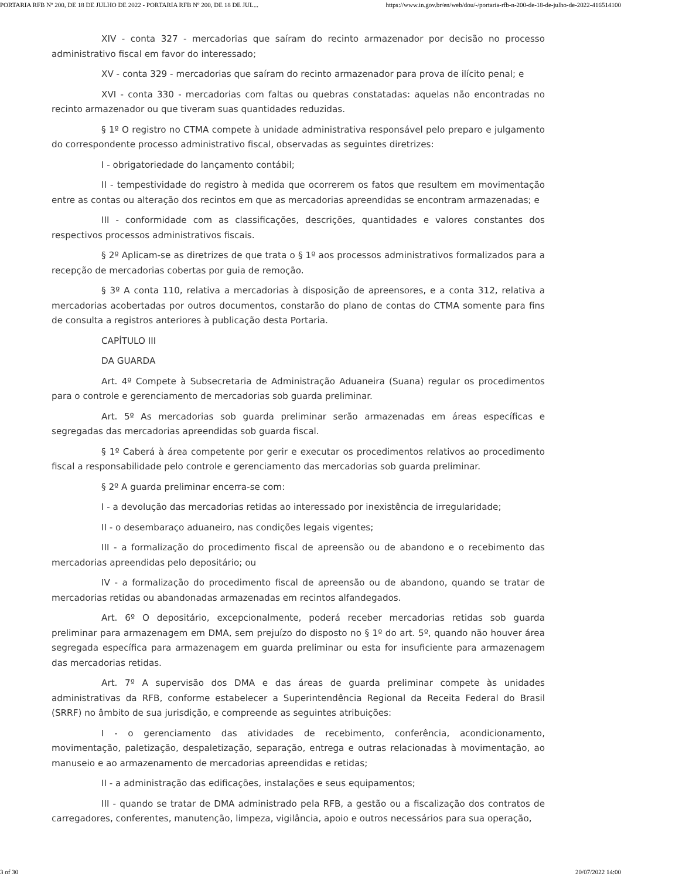PORTARIA RFB Nº 200, DE 18 DE JULHO DE 2022 - PORTARIA RFB Nº 200, DE 18 DE JUL... https://www.in.gov.br/en/web/dou/-/portaria-rfb-n-200-de-18-de-julho-de-2022-416514100
XIV - conta 327 - mercadorias que saíram do recinto armazenador por decisão no processo administrativo fiscal em favor do interessado;
XV - conta 329 - mercadorias que saíram do recinto armazenador para prova de ilícito penal; e
XVI - conta 330 - mercadorias com faltas ou quebras constatadas: aquelas não encontradas no recinto armazenador ou que tiveram suas quantidades reduzidas.
§ 1º O registro no CTMA compete à unidade administrativa responsável pelo preparo e julgamento do correspondente processo administrativo fiscal, observadas as seguintes diretrizes:
I - obrigatoriedade do lançamento contábil;
II - tempestividade do registro à medida que ocorrerem os fatos que resultem em movimentação entre as contas ou alteração dos recintos em que as mercadorias apreendidas se encontram armazenadas; e
III - conformidade com as classificações, descrições, quantidades e valores constantes dos respectivos processos administrativos fiscais.
§ 2º Aplicam-se as diretrizes de que trata o § 1º aos processos administrativos formalizados para a recepção de mercadorias cobertas por guia de remoção.
§ 3º A conta 110, relativa a mercadorias à disposição de apreensores, e a conta 312, relativa a mercadorias acobertadas por outros documentos, constarão do plano de contas do CTMA somente para fins de consulta a registros anteriores à publicação desta Portaria.
CAPÍTULO III
DA GUARDA
Art. 4º Compete à Subsecretaria de Administração Aduaneira (Suana) regular os procedimentos para o controle e gerenciamento de mercadorias sob guarda preliminar.
Art. 5º As mercadorias sob guarda preliminar serão armazenadas em áreas específicas e segregadas das mercadorias apreendidas sob guarda fiscal.
§ 1º Caberá à área competente por gerir e executar os procedimentos relativos ao procedimento fiscal a responsabilidade pelo controle e gerenciamento das mercadorias sob guarda preliminar.
§ 2º A guarda preliminar encerra-se com:
I - a devolução das mercadorias retidas ao interessado por inexistência de irregularidade;
II - o desembaraço aduaneiro, nas condições legais vigentes;
III - a formalização do procedimento fiscal de apreensão ou de abandono e o recebimento das mercadorias apreendidas pelo depositário; ou
IV - a formalização do procedimento fiscal de apreensão ou de abandono, quando se tratar de mercadorias retidas ou abandonadas armazenadas em recintos alfandegados.
Art. 6º O depositário, excepcionalmente, poderá receber mercadorias retidas sob guarda preliminar para armazenagem em DMA, sem prejuízo do disposto no § 1º do art. 5º, quando não houver área segregada específica para armazenagem em guarda preliminar ou esta for insuficiente para armazenagem das mercadorias retidas.
Art. 7º A supervisão dos DMA e das áreas de guarda preliminar compete às unidades administrativas da RFB, conforme estabelecer a Superintendência Regional da Receita Federal do Brasil (SRRF) no âmbito de sua jurisdição, e compreende as seguintes atribuições:
I - o gerenciamento das atividades de recebimento, conferência, acondicionamento, movimentação, paletização, despaletização, separação, entrega e outras relacionadas à movimentação, ao manuseio e ao armazenamento de mercadorias apreendidas e retidas;
II - a administração das edificações, instalações e seus equipamentos;
III - quando se tratar de DMA administrado pela RFB, a gestão ou a fiscalização dos contratos de carregadores, conferentes, manutenção, limpeza, vigilância, apoio e outros necessários para sua operação,
3 of 30 20/07/2022 14:00